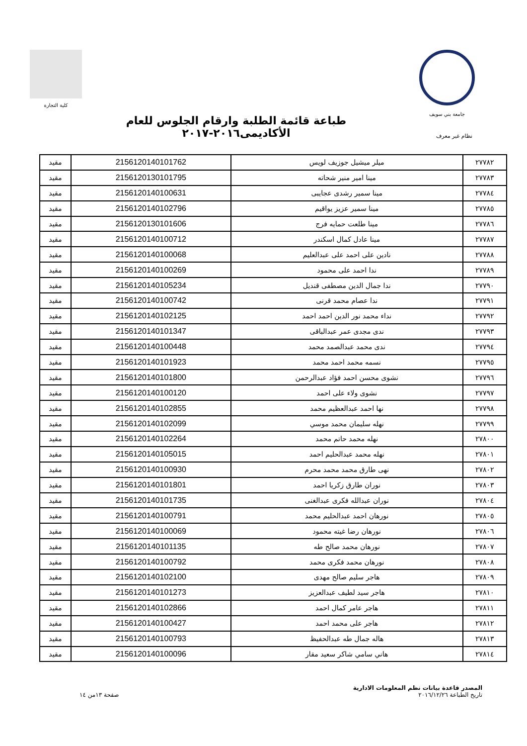جامعة بني سويف كلية التجارة
نظام غير معرف
طباعة قائمة الطلبة وارقام الجلوس للعام الأكاديمى٢٠١٦-٢٠١٧
| ٢٧٧٨٢ | ميلر ميشيل جوزيف لويس | 2156120140101762 | مقيد |
| ٢٧٧٨٣ | مينا امير منير شحاته | 2156120130101795 | مقيد |
| ٢٧٧٨٤ | مينا سمير رشدى عجايبى | 2156120140100631 | مقيد |
| ٢٧٧٨٥ | مينا سمير عزيز يواقيم | 2156120140102796 | مقيد |
| ٢٧٧٨٦ | مينا طلعت حمايه فرج | 2156120130101606 | مقيد |
| ٢٧٧٨٧ | مينا عادل كمال اسكندر | 2156120140100712 | مقيد |
| ٢٧٧٨٨ | نادين على احمد على عبدالعليم | 2156120140100068 | مقيد |
| ٢٧٧٨٩ | ندا احمد على محمود | 2156120140100269 | مقيد |
| ٢٧٧٩٠ | ندا جمال الدين مصطفى قنديل | 2156120140105234 | مقيد |
| ٢٧٧٩١ | ندا عصام محمد قرنى | 2156120140100742 | مقيد |
| ٢٧٧٩٢ | نداء محمد نور الدين احمد احمد | 2156120140102125 | مقيد |
| ٢٧٧٩٣ | ندى مجدى عمر عبدالباقى | 2156120140101347 | مقيد |
| ٢٧٧٩٤ | ندى محمد عبدالصمد محمد | 2156120140100448 | مقيد |
| ٢٧٧٩٥ | نسمه محمد احمد محمد | 2156120140101923 | مقيد |
| ٢٧٧٩٦ | نشوى محسن احمد فؤاد عبدالرحمن | 2156120140101800 | مقيد |
| ٢٧٧٩٧ | نشوى ولاء على احمد | 2156120140100120 | مقيد |
| ٢٧٧٩٨ | نها احمد عبدالعظيم محمد | 2156120140102855 | مقيد |
| ٢٧٧٩٩ | نهله سليمان محمد موسي | 2156120140102099 | مقيد |
| ٢٧٨٠٠ | نهله محمد حاتم محمد | 2156120140102264 | مقيد |
| ٢٧٨٠١ | نهله محمد عبدالحليم احمد | 2156120140105015 | مقيد |
| ٢٧٨٠٢ | نهى طارق محمد محمد محرم | 2156120140100930 | مقيد |
| ٢٧٨٠٣ | نوران طارق زكريا احمد | 2156120140101801 | مقيد |
| ٢٧٨٠٤ | نوران عبدالله فكرى عبدالغنى | 2156120140101735 | مقيد |
| ٢٧٨٠٥ | نورهان احمد عبدالحليم محمد | 2156120140100791 | مقيد |
| ٢٧٨٠٦ | نورهان رضا غيته محمود | 2156120140100069 | مقيد |
| ٢٧٨٠٧ | نورهان محمد صالح طه | 2156120140101135 | مقيد |
| ٢٧٨٠٨ | نورهان محمد فكرى محمد | 2156120140100792 | مقيد |
| ٢٧٨٠٩ | هاجر سليم صالح مهدى | 2156120140102100 | مقيد |
| ٢٧٨١٠ | هاجر سيد لطيف عبدالعزيز | 2156120140101273 | مقيد |
| ٢٧٨١١ | هاجر عامر كمال احمد | 2156120140102866 | مقيد |
| ٢٧٨١٢ | هاجر على محمد احمد | 2156120140100427 | مقيد |
| ٢٧٨١٣ | هاله جمال طه عبدالحفيظ | 2156120140100793 | مقيد |
| ٢٧٨١٤ | هاني سامي شاكر سعيد مقار | 2156120140100096 | مقيد |
المصدر قاعدة بيانات نظم المعلومات الادارية
تاريخ الطباعة ٢٠١٦/١٢/٢٦
صفحة ١٣من ١٤